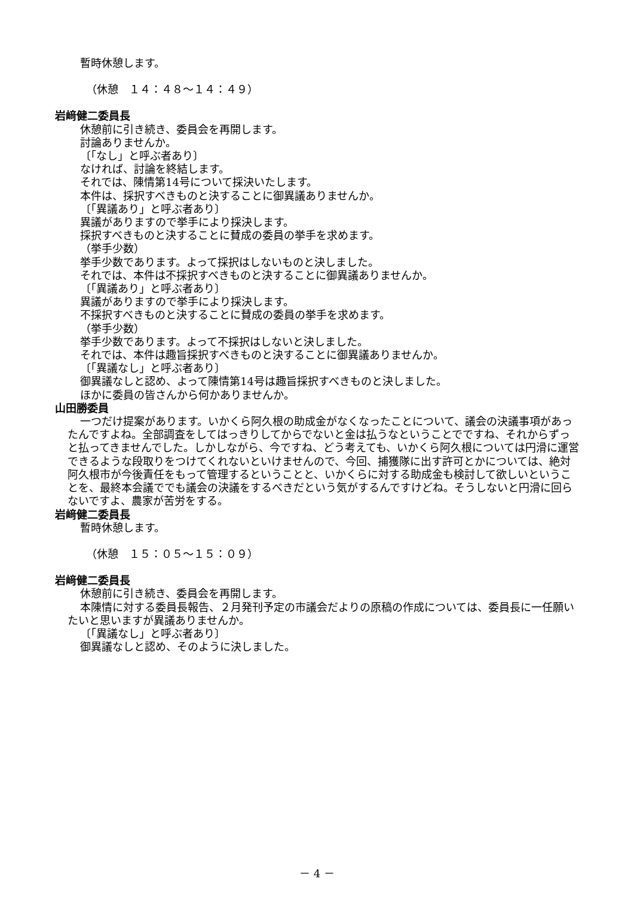暫時休憩します。
（休憩　１４：４８～１４：４９）
岩﨑健二委員長
休憩前に引き続き、委員会を再開します。
討論ありませんか。
〔「なし」と呼ぶ者あり〕
なければ、討論を終結します。
それでは、陳情第14号について採決いたします。
本件は、採択すべきものと決することに御異議ありませんか。
〔「異議あり」と呼ぶ者あり〕
異議がありますので挙手により採決します。
採択すべきものと決することに賛成の委員の挙手を求めます。
（挙手少数）
挙手少数であります。よって採択はしないものと決しました。
それでは、本件は不採択すべきものと決することに御異議ありませんか。
〔「異議あり」と呼ぶ者あり〕
異議がありますので挙手により採決します。
不採択すべきものと決することに賛成の委員の挙手を求めます。
（挙手少数）
挙手少数であります。よって不採択はしないと決しました。
それでは、本件は趣旨採択すべきものと決することに御異議ありませんか。
〔「異議なし」と呼ぶ者あり〕
御異議なしと認め、よって陳情第14号は趣旨採択すべきものと決しました。
ほかに委員の皆さんから何かありませんか。
山田勝委員
一つだけ提案があります。いかくら阿久根の助成金がなくなったことについて、議会の決議事項があったんですよね。全部調査をしてはっきりしてからでないと金は払うなということでですね、それからずっと払ってきませんでした。しかしながら、今ですね、どう考えても、いかくら阿久根については円滑に運営できるような段取りをつけてくれないといけませんので、今回、捕獲隊に出す許可とかについては、絶対阿久根市が今後責任をもって管理するということと、いかくらに対する助成金も検討して欲しいということを、最終本会議ででも議会の決議をするべきだという気がするんですけどね。そうしないと円滑に回らないですよ、農家が苦労をする。
岩﨑健二委員長
暫時休憩します。
（休憩　１５：０５～１５：０９）
岩﨑健二委員長
休憩前に引き続き、委員会を再開します。
本陳情に対する委員長報告、２月発刊予定の市議会だよりの原稿の作成については、委員長に一任願いたいと思いますが異議ありませんか。
〔「異議なし」と呼ぶ者あり〕
御異議なしと認め、そのように決しました。
－ 4 －